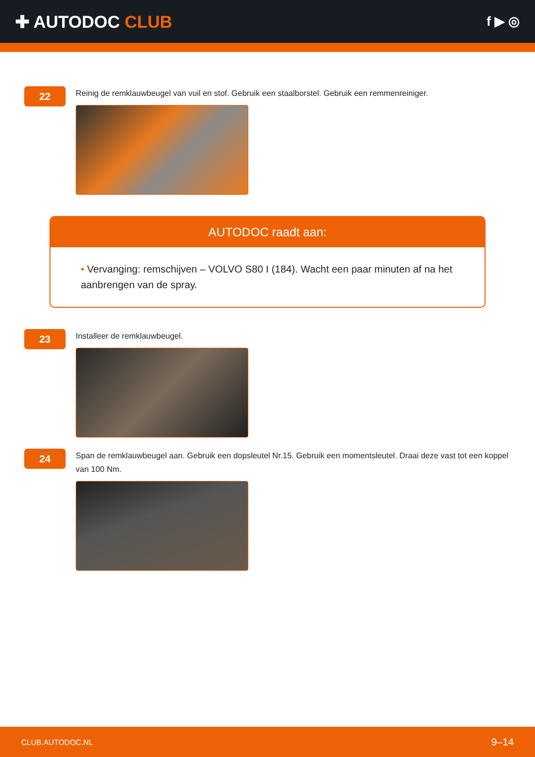✚ AUTODOC CLUB
f ▶ ◎
22
Reinig de remklauwbeugel van vuil en stof. Gebruik een staalborstel. Gebruik een remmenreiniger.
AUTODOC raadt aan:
• Vervanging: remschijven – VOLVO S80 I (184). Wacht een paar minuten af na het aanbrengen van de spray.
23
Installeer de remklauwbeugel.
24
Span de remklauwbeugel aan. Gebruik een dopsleutel Nr.15. Gebruik een momentsleutel. Draai deze vast tot een koppel van 100 Nm.
CLUB.AUTODOC.NL 9–14